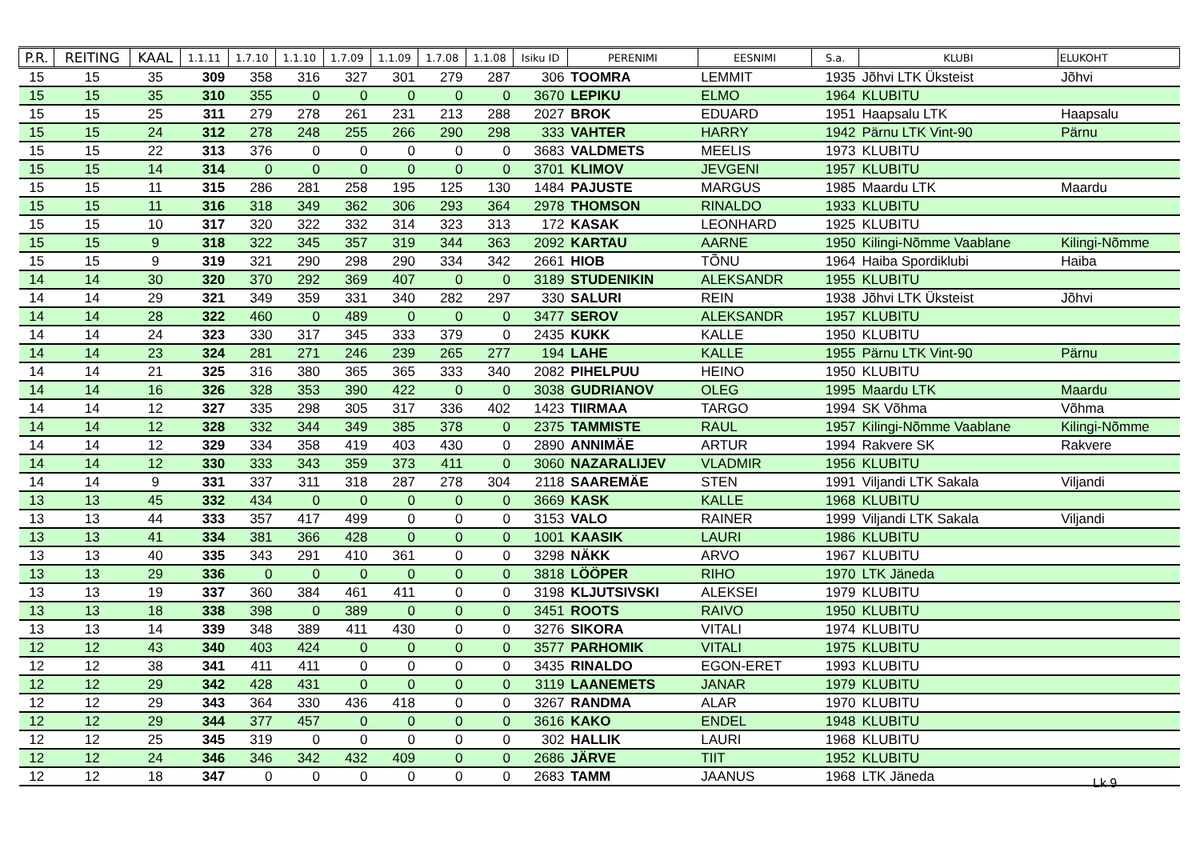| P.R. | REITING | KAAL | 1.1.11 | 1.7.10 | 1.1.10 | 1.7.09 | 1.1.09 | 1.7.08 | 1.1.08 | Isiku ID | PERENIMI | EESNIMI | S.a. | KLUBI | ELUKOHT |
| --- | --- | --- | --- | --- | --- | --- | --- | --- | --- | --- | --- | --- | --- | --- | --- |
| 15 | 15 | 35 | 309 | 358 | 316 | 327 | 301 | 279 | 287 | 306 | TOOMRA | LEMMIT | 1935 | Jõhvi LTK Üksteist | Jõhvi |
| 15 | 15 | 35 | 310 | 355 | 0 | 0 | 0 | 0 | 0 | 3670 | LEPIKU | ELMO | 1964 | KLUBITU | |
| 15 | 15 | 25 | 311 | 279 | 278 | 261 | 231 | 213 | 288 | 2027 | BROK | EDUARD | 1951 | Haapsalu LTK | Haapsalu |
| 15 | 15 | 24 | 312 | 278 | 248 | 255 | 266 | 290 | 298 | 333 | VAHTER | HARRY | 1942 | Pärnu LTK Vint-90 | Pärnu |
| 15 | 15 | 22 | 313 | 376 | 0 | 0 | 0 | 0 | 0 | 3683 | VALDMETS | MEELIS | 1973 | KLUBITU | |
| 15 | 15 | 14 | 314 | 0 | 0 | 0 | 0 | 0 | 0 | 3701 | KLIMOV | JEVGENI | 1957 | KLUBITU | |
| 15 | 15 | 11 | 315 | 286 | 281 | 258 | 195 | 125 | 130 | 1484 | PAJUSTE | MARGUS | 1985 | Maardu LTK | Maardu |
| 15 | 15 | 11 | 316 | 318 | 349 | 362 | 306 | 293 | 364 | 2978 | THOMSON | RINALDO | 1933 | KLUBITU | |
| 15 | 15 | 10 | 317 | 320 | 322 | 332 | 314 | 323 | 313 | 172 | KASAK | LEONHARD | 1925 | KLUBITU | |
| 15 | 15 | 9 | 318 | 322 | 345 | 357 | 319 | 344 | 363 | 2092 | KARTAU | AARNE | 1950 | Kilingi-Nõmme Vaablane | Kilingi-Nõmme |
| 15 | 15 | 9 | 319 | 321 | 290 | 298 | 290 | 334 | 342 | 2661 | HIOB | TÕNU | 1964 | Haiba Spordiklubi | Haiba |
| 14 | 14 | 30 | 320 | 370 | 292 | 369 | 407 | 0 | 0 | 3189 | STUDENIKIN | ALEKSANDR | 1955 | KLUBITU | |
| 14 | 14 | 29 | 321 | 349 | 359 | 331 | 340 | 282 | 297 | 330 | SALURI | REIN | 1938 | Jõhvi LTK Üksteist | Jõhvi |
| 14 | 14 | 28 | 322 | 460 | 0 | 489 | 0 | 0 | 0 | 3477 | SEROV | ALEKSANDR | 1957 | KLUBITU | |
| 14 | 14 | 24 | 323 | 330 | 317 | 345 | 333 | 379 | 0 | 2435 | KUKK | KALLE | 1950 | KLUBITU | |
| 14 | 14 | 23 | 324 | 281 | 271 | 246 | 239 | 265 | 277 | 194 | LAHE | KALLE | 1955 | Pärnu LTK Vint-90 | Pärnu |
| 14 | 14 | 21 | 325 | 316 | 380 | 365 | 365 | 333 | 340 | 2082 | PIHELPUU | HEINO | 1950 | KLUBITU | |
| 14 | 14 | 16 | 326 | 328 | 353 | 390 | 422 | 0 | 0 | 3038 | GUDRIANOV | OLEG | 1995 | Maardu LTK | Maardu |
| 14 | 14 | 12 | 327 | 335 | 298 | 305 | 317 | 336 | 402 | 1423 | TIIRMAA | TARGO | 1994 | SK Võhma | Võhma |
| 14 | 14 | 12 | 328 | 332 | 344 | 349 | 385 | 378 | 0 | 2375 | TAMMISTE | RAUL | 1957 | Kilingi-Nõmme Vaablane | Kilingi-Nõmme |
| 14 | 14 | 12 | 329 | 334 | 358 | 419 | 403 | 430 | 0 | 2890 | ANNIMÄE | ARTUR | 1994 | Rakvere SK | Rakvere |
| 14 | 14 | 12 | 330 | 333 | 343 | 359 | 373 | 411 | 0 | 3060 | NAZARALIJEV | VLADMIR | 1956 | KLUBITU | |
| 14 | 14 | 9 | 331 | 337 | 311 | 318 | 287 | 278 | 304 | 2118 | SAAREMÄE | STEN | 1991 | Viljandi LTK Sakala | Viljandi |
| 13 | 13 | 45 | 332 | 434 | 0 | 0 | 0 | 0 | 0 | 3669 | KASK | KALLE | 1968 | KLUBITU | |
| 13 | 13 | 44 | 333 | 357 | 417 | 499 | 0 | 0 | 0 | 3153 | VALO | RAINER | 1999 | Viljandi LTK Sakala | Viljandi |
| 13 | 13 | 41 | 334 | 381 | 366 | 428 | 0 | 0 | 0 | 1001 | KAASIK | LAURI | 1986 | KLUBITU | |
| 13 | 13 | 40 | 335 | 343 | 291 | 410 | 361 | 0 | 0 | 3298 | NÄKK | ARVO | 1967 | KLUBITU | |
| 13 | 13 | 29 | 336 | 0 | 0 | 0 | 0 | 0 | 0 | 3818 | LÖÖPER | RIHO | 1970 | LTK Jäneda | |
| 13 | 13 | 19 | 337 | 360 | 384 | 461 | 411 | 0 | 0 | 3198 | KLJUTSIVSKI | ALEKSEI | 1979 | KLUBITU | |
| 13 | 13 | 18 | 338 | 398 | 0 | 389 | 0 | 0 | 0 | 3451 | ROOTS | RAIVO | 1950 | KLUBITU | |
| 13 | 13 | 14 | 339 | 348 | 389 | 411 | 430 | 0 | 0 | 3276 | SIKORA | VITALI | 1974 | KLUBITU | |
| 12 | 12 | 43 | 340 | 403 | 424 | 0 | 0 | 0 | 0 | 3577 | PARHOMIK | VITALI | 1975 | KLUBITU | |
| 12 | 12 | 38 | 341 | 411 | 411 | 0 | 0 | 0 | 0 | 3435 | RINALDO | EGON-ERET | 1993 | KLUBITU | |
| 12 | 12 | 29 | 342 | 428 | 431 | 0 | 0 | 0 | 0 | 3119 | LAANEMETS | JANAR | 1979 | KLUBITU | |
| 12 | 12 | 29 | 343 | 364 | 330 | 436 | 418 | 0 | 0 | 3267 | RANDMA | ALAR | 1970 | KLUBITU | |
| 12 | 12 | 29 | 344 | 377 | 457 | 0 | 0 | 0 | 0 | 3616 | KAKO | ENDEL | 1948 | KLUBITU | |
| 12 | 12 | 25 | 345 | 319 | 0 | 0 | 0 | 0 | 0 | 302 | HALLIK | LAURI | 1968 | KLUBITU | |
| 12 | 12 | 24 | 346 | 346 | 342 | 432 | 409 | 0 | 0 | 2686 | JÄRVE | TIIT | 1952 | KLUBITU | |
| 12 | 12 | 18 | 347 | 0 | 0 | 0 | 0 | 0 | 0 | 2683 | TAMM | JAANUS | 1968 | LTK Jäneda | |
Lk 9